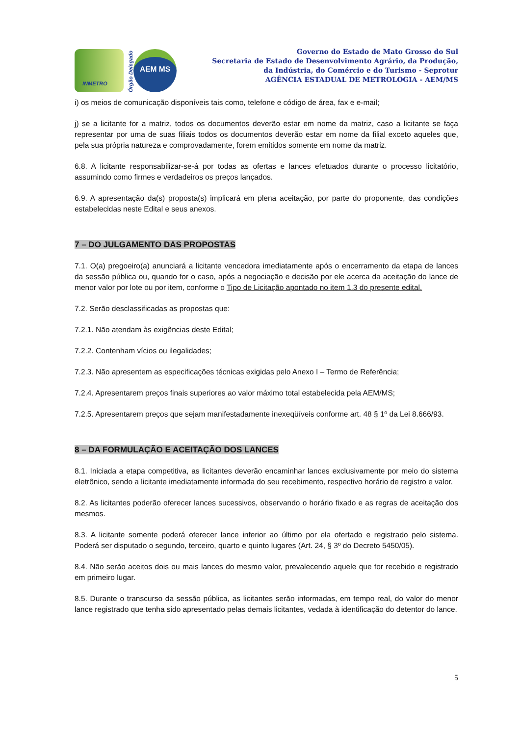INMETRO
Órgão Delegado
AEM MS
Governo do Estado de Mato Grosso do Sul
Secretaria de Estado de Desenvolvimento Agrário, da Produção,
da Indústria, do Comércio e do Turismo - Seprotur
AGÊNCIA ESTADUAL DE METROLOGIA - AEM/MS
i) os meios de comunicação disponíveis tais como, telefone e código de área, fax e e-mail;
j) se a licitante for a matriz, todos os documentos deverão estar em nome da matriz, caso a licitante se faça representar por uma de suas filiais todos os documentos deverão estar em nome da filial exceto aqueles que, pela sua própria natureza e comprovadamente, forem emitidos somente em nome da matriz.
6.8. A licitante responsabilizar-se-á por todas as ofertas e lances efetuados durante o processo licitatório, assumindo como firmes e verdadeiros os preços lançados.
6.9. A apresentação da(s) proposta(s) implicará em plena aceitação, por parte do proponente, das condições estabelecidas neste Edital e seus anexos.
7 – DO JULGAMENTO DAS PROPOSTAS
7.1. O(a) pregoeiro(a) anunciará a licitante vencedora imediatamente após o encerramento da etapa de lances da sessão pública ou, quando for o caso, após a negociação e decisão por ele acerca da aceitação do lance de menor valor por lote ou por item, conforme o Tipo de Licitação apontado no item 1.3 do presente edital.
7.2. Serão desclassificadas as propostas que:
7.2.1. Não atendam às exigências deste Edital;
7.2.2. Contenham vícios ou ilegalidades;
7.2.3. Não apresentem as especificações técnicas exigidas pelo Anexo I – Termo de Referência;
7.2.4. Apresentarem preços finais superiores ao valor máximo total estabelecida pela AEM/MS;
7.2.5. Apresentarem preços que sejam manifestadamente inexeqüíveis conforme art. 48 § 1º da Lei 8.666/93.
8 – DA FORMULAÇÃO E ACEITAÇÃO DOS LANCES
8.1. Iniciada a etapa competitiva, as licitantes deverão encaminhar lances exclusivamente por meio do sistema eletrônico, sendo a licitante imediatamente informada do seu recebimento, respectivo horário de registro e valor.
8.2. As licitantes poderão oferecer lances sucessivos, observando o horário fixado e as regras de aceitação dos mesmos.
8.3. A licitante somente poderá oferecer lance inferior ao último por ela ofertado e registrado pelo sistema. Poderá ser disputado o segundo, terceiro, quarto e quinto lugares (Art. 24, § 3º do Decreto 5450/05).
8.4. Não serão aceitos dois ou mais lances do mesmo valor, prevalecendo aquele que for recebido e registrado em primeiro lugar.
8.5. Durante o transcurso da sessão pública, as licitantes serão informadas, em tempo real, do valor do menor lance registrado que tenha sido apresentado pelas demais licitantes, vedada à identificação do detentor do lance.
5